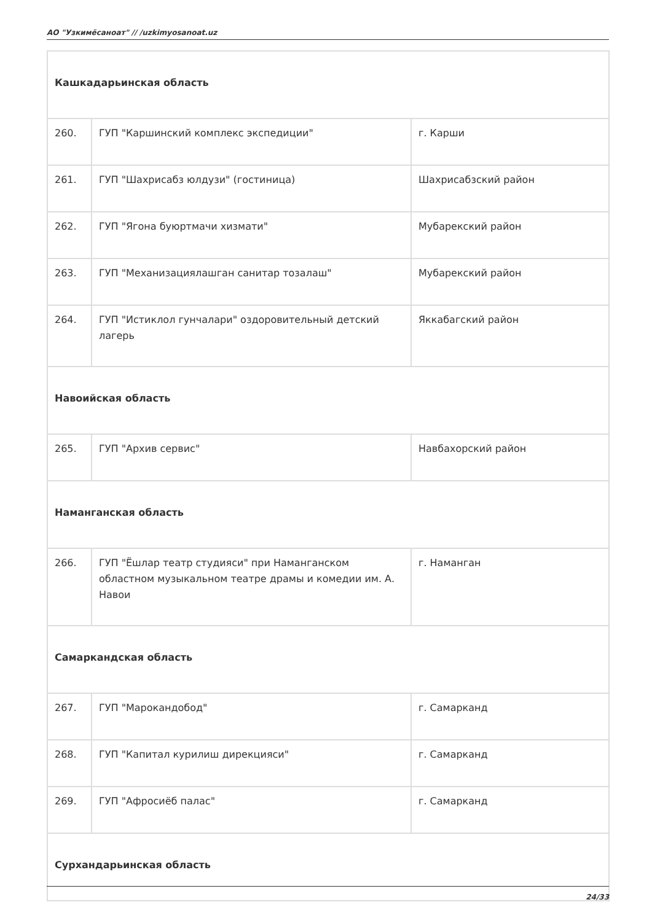АО "Узкимёсаноат" // /uzkimyosanoat.uz
| Кашкадарьинская область | | |
| 260. | ГУП "Каршинский комплекс экспедиции" | г. Карши |
| 261. | ГУП "Шахрисабз юлдузи" (гостиница) | Шахрисабзский район |
| 262. | ГУП "Ягона буюртмачи хизмати" | Мубарекский район |
| 263. | ГУП "Механизациялашган санитар тозалаш" | Мубарекский район |
| 264. | ГУП "Истиклол гунчалари" оздоровительный детский лагерь | Яккабагский район |
| Навоийская область | | |
| 265. | ГУП "Архив сервис" | Навбахорский район |
| Наманганская область | | |
| 266. | ГУП "Ёшлар театр студияси" при Наманганском областном музыкальном театре драмы и комедии им. А. Навои | г. Наманган |
| Самаркандская область | | |
| 267. | ГУП "Марокандобод" | г. Самарканд |
| 268. | ГУП "Капитал курилиш дирекцияси" | г. Самарканд |
| 269. | ГУП "Афросиёб палас" | г. Самарканд |
| Сурхандарьинская область | | |
24/33